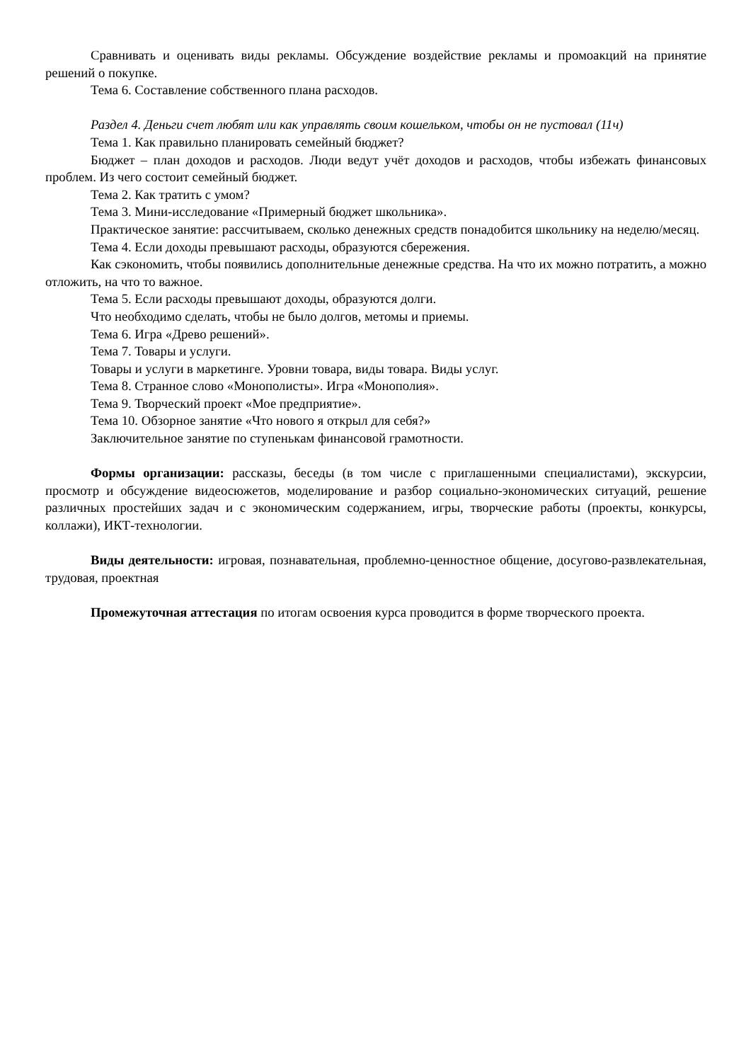Сравнивать и оценивать виды рекламы. Обсуждение воздействие рекламы и промоакций на принятие решений о покупке.
Тема 6. Составление собственного плана расходов.
Раздел 4. Деньги счет любят или как управлять своим кошельком, чтобы он не пустовал (11ч)
Тема 1. Как правильно планировать семейный бюджет?
Бюджет – план доходов и расходов. Люди ведут учёт доходов и расходов, чтобы избежать финансовых проблем. Из чего состоит семейный бюджет.
Тема 2. Как тратить с умом?
Тема 3. Мини-исследование «Примерный бюджет школьника».
Практическое занятие: рассчитываем, сколько денежных средств понадобится школьнику на неделю/месяц.
Тема 4. Если доходы превышают расходы, образуются сбережения.
Как сэкономить, чтобы появились дополнительные денежные средства. На что их можно потратить, а можно отложить, на что то важное.
Тема 5. Если расходы превышают доходы, образуются долги.
Что необходимо сделать, чтобы не было долгов, метомы и приемы.
Тема 6. Игра «Древо решений».
Тема 7. Товары и услуги.
Товары и услуги в маркетинге. Уровни товара, виды товара. Виды услуг.
Тема 8. Странное слово «Монополисты». Игра «Монополия».
Тема 9. Творческий проект «Мое предприятие».
Тема 10. Обзорное занятие «Что нового я открыл для себя?»
Заключительное занятие по ступенькам финансовой грамотности.
Формы организации: рассказы, беседы (в том числе с приглашенными специалистами), экскурсии, просмотр и обсуждение видеосюжетов, моделирование и разбор социально-экономических ситуаций, решение различных простейших задач и с экономическим содержанием, игры, творческие работы (проекты, конкурсы, коллажи), ИКТ-технологии.
Виды деятельности: игровая, познавательная, проблемно-ценностное общение, досугово-развлекательная, трудовая, проектная
Промежуточная аттестация по итогам освоения курса проводится в форме творческого проекта.